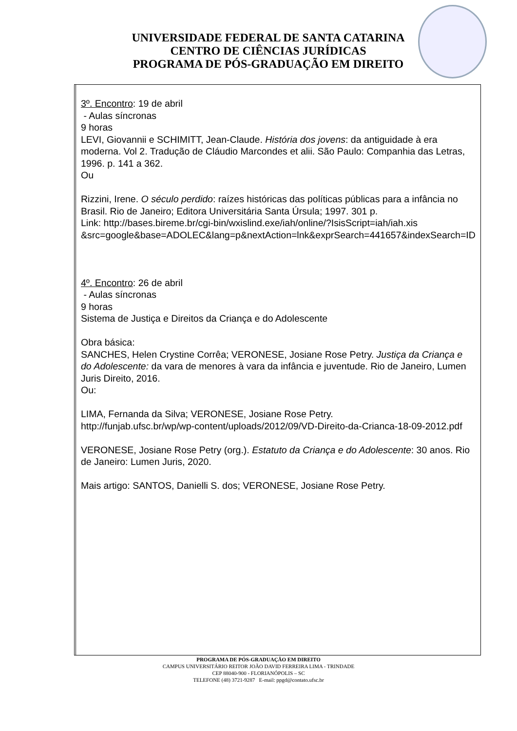UNIVERSIDADE FEDERAL DE SANTA CATARINA
CENTRO DE CIÊNCIAS JURÍDICAS
PROGRAMA DE PÓS-GRADUAÇÃO EM DIREITO
| | 3º. Encontro : 19 de abril - Aulas síncronas 9 horas LEVI, Giovannii e SCHIMITT, Jean-Claude. História dos jovens : da antiguidade à era moderna. Vol 2. Tradução de Cláudio Marcondes et alii. São Paulo: Companhia das Letras, 1996. p. 141 a 362. Ou Rizzini, Irene. O século perdido : raízes históricas das políticas públicas para a infância no Brasil. Rio de Janeiro; Editora Universitária Santa Úrsula; 1997. 301 p. Link: http://bases.bireme.br/cgi-bin/wxislind.exe/iah/online/?IsisScript=iah/iah.xis &src=google&base=ADOLEC&lang=p&nextAction=lnk&exprSearch=441657&indexSearch=ID 4º. Encontro : 26 de abril - Aulas síncronas 9 horas Sistema de Justiça e Direitos da Criança e do Adolescente Obra básica: SANCHES, Helen Crystine Corrêa; VERONESE, Josiane Rose Petry. Justiça da Criança e do Adolescente: da vara de menores à vara da infância e juventude. Rio de Janeiro, Lumen Juris Direito, 2016. Ou: LIMA, Fernanda da Silva; VERONESE, Josiane Rose Petry. http://funjab.ufsc.br/wp/wp-content/uploads/2012/09/VD-Direito-da-Crianca-18-09-2012.pdf VERONESE, Josiane Rose Petry (org.). Estatuto da Criança e do Adolescente : 30 anos. Rio de Janeiro: Lumen Juris, 2020. Mais artigo: SANTOS, Danielli S. dos; VERONESE, Josiane Rose Petry. |
PROGRAMA DE PÓS-GRADUAÇÃO EM DIREITO
CAMPUS UNIVERSITÁRIO REITOR JOÃO DAVID FERREIRA LIMA - TRINDADE
CEP 88040-900 - FLORIANÓPOLIS – SC
TELEFONE (48) 3721-9287 E-mail: ppgd@contato.ufsc.br